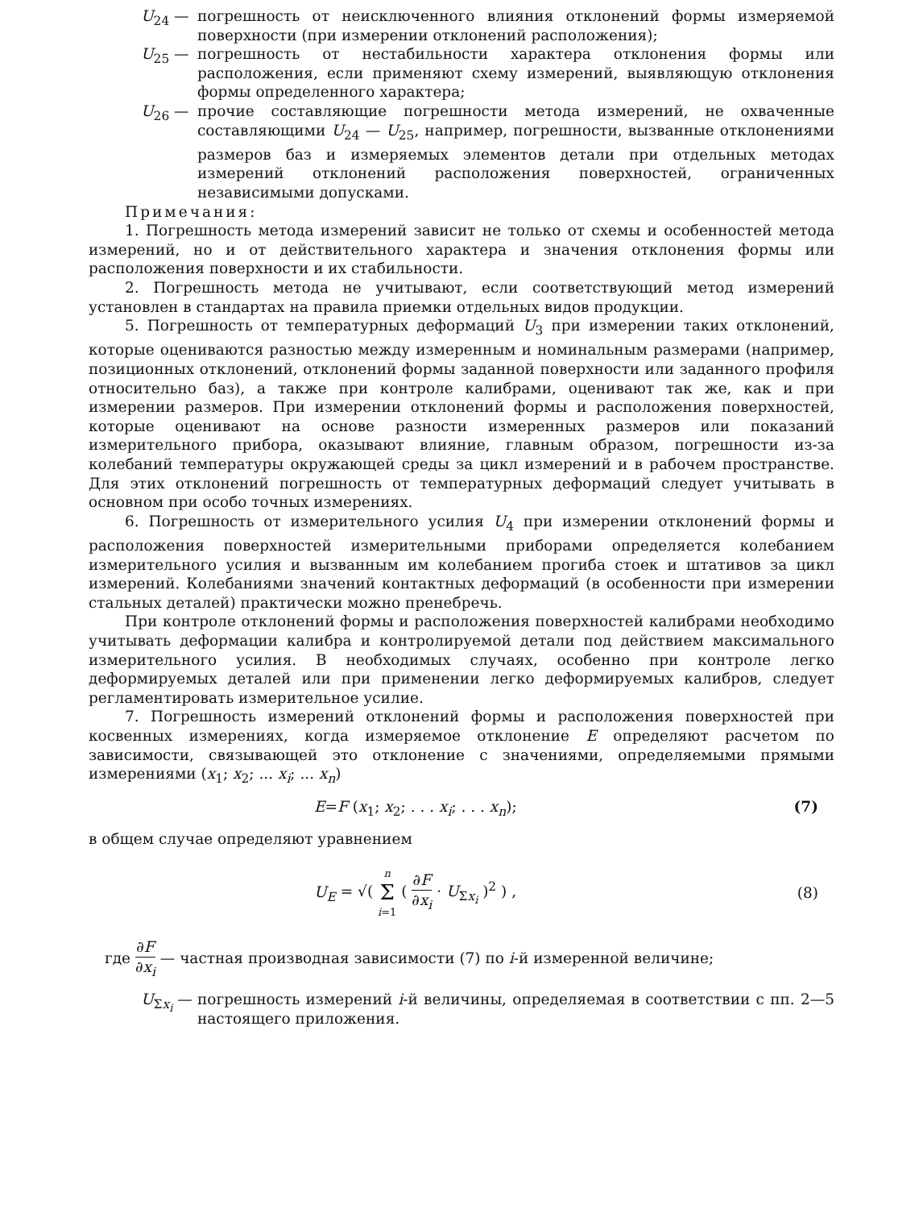U<sub>24</sub> — погрешность от неисключенного влияния отклонений формы измеряемой поверхности (при измерении отклонений расположения);
U<sub>25</sub> — погрешность от нестабильности характера отклонения формы или расположения, если применяют схему измерений, выявляющую отклонения формы определенного характера;
U<sub>26</sub> — прочие составляющие погрешности метода измерений, не охваченные составляющими U<sub>24</sub> — U<sub>25</sub>, например, погрешности, вызванные отклонениями размеров баз и измеряемых элементов детали при отдельных методах измерений отклонений расположения поверхностей, ограниченных независимыми допусками.
Примечания:
1. Погрешность метода измерений зависит не только от схемы и особенностей метода измерений, но и от действительного характера и значения отклонения формы или расположения поверхности и их стабильности.
2. Погрешность метода не учитывают, если соответствующий метод измерений установлен в стандартах на правила приемки отдельных видов продукции.
5. Погрешность от температурных деформаций U<sub>3</sub> при измерении таких отклонений, которые оцениваются разностью между измеренным и номинальным размерами (например, позиционных отклонений, отклонений формы заданной поверхности или заданного профиля относительно баз), а также при контроле калибрами, оценивают так же, как и при измерении размеров. При измерении отклонений формы и расположения поверхностей, которые оценивают на основе разности измеренных размеров или показаний измерительного прибора, оказывают влияние, главным образом, погрешности из-за колебаний температуры окружающей среды за цикл измерений и в рабочем пространстве. Для этих отклонений погрешность от температурных деформаций следует учитывать в основном при особо точных измерениях.
6. Погрешность от измерительного усилия U<sub>4</sub> при измерении отклонений формы и расположения поверхностей измерительными приборами определяется колебанием измерительного усилия и вызванным им колебанием прогиба стоек и штативов за цикл измерений. Колебаниями значений контактных деформаций (в особенности при измерении стальных деталей) практически можно пренебречь.
При контроле отклонений формы и расположения поверхностей калибрами необходимо учитывать деформации калибра и контролируемой детали под действием максимального измерительного усилия. В необходимых случаях, особенно при контроле легко деформируемых деталей или при применении легко деформируемых калибров, следует регламентировать измерительное усилие.
7. Погрешность измерений отклонений формы и расположения поверхностей при косвенных измерениях, когда измеряемое отклонение E определяют расчетом по зависимости, связывающей это отклонение с значениями, определяемыми прямыми измерениями (x<sub>1</sub>; x<sub>2</sub>; ... x<sub>i</sub>; ... x<sub>n</sub>)
E=F (x<sub>1</sub>; x<sub>2</sub>; . . . x<sub>i</sub>; . . . x<sub>n</sub>); (7)
в общем случае определяют уравнением
U<sub>E</sub> = √( n Σ i=1 ( ∂F ∂x<sub>i</sub> · U<sub>Σx<sub>i</sub></sub> )<sup>2</sup> ) , (8)
где ∂F ∂x<sub>i</sub> — частная производная зависимости (7) по i-й измеренной величине;
U<sub>Σx<sub>i</sub></sub> — погрешность измерений i-й величины, определяемая в соответствии с пп. 2—5 настоящего приложения.